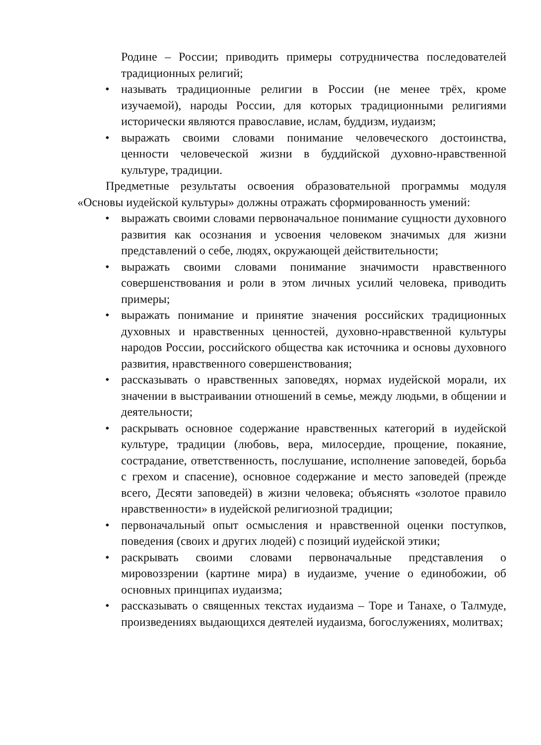Родине – России; приводить примеры сотрудничества последователей традиционных религий;
• называть традиционные религии в России (не менее трёх, кроме изучаемой), народы России, для которых традиционными религиями исторически являются православие, ислам, буддизм, иудаизм;
• выражать своими словами понимание человеческого достоинства, ценности человеческой жизни в буддийской духовно-нравственной культуре, традиции.
Предметные результаты освоения образовательной программы модуля «Основы иудейской культуры» должны отражать сформированность умений:
• выражать своими словами первоначальное понимание сущности духовного развития как осознания и усвоения человеком значимых для жизни представлений о себе, людях, окружающей действительности;
• выражать своими словами понимание значимости нравственного совершенствования и роли в этом личных усилий человека, приводить примеры;
• выражать понимание и принятие значения российских традиционных духовных и нравственных ценностей, духовно-нравственной культуры народов России, российского общества как источника и основы духовного развития, нравственного совершенствования;
• рассказывать о нравственных заповедях, нормах иудейской морали, их значении в выстраивании отношений в семье, между людьми, в общении и деятельности;
• раскрывать основное содержание нравственных категорий в иудейской культуре, традиции (любовь, вера, милосердие, прощение, покаяние, сострадание, ответственность, послушание, исполнение заповедей, борьба с грехом и спасение), основное содержание и место заповедей (прежде всего, Десяти заповедей) в жизни человека; объяснять «золотое правило нравственности» в иудейской религиозной традиции;
• первоначальный опыт осмысления и нравственной оценки поступков, поведения (своих и других людей) с позиций иудейской этики;
• раскрывать своими словами первоначальные представления о мировоззрении (картине мира) в иудаизме, учение о единобожии, об основных принципах иудаизма;
• рассказывать о священных текстах иудаизма – Торе и Танахе, о Талмуде, произведениях выдающихся деятелей иудаизма, богослужениях, молитвах;